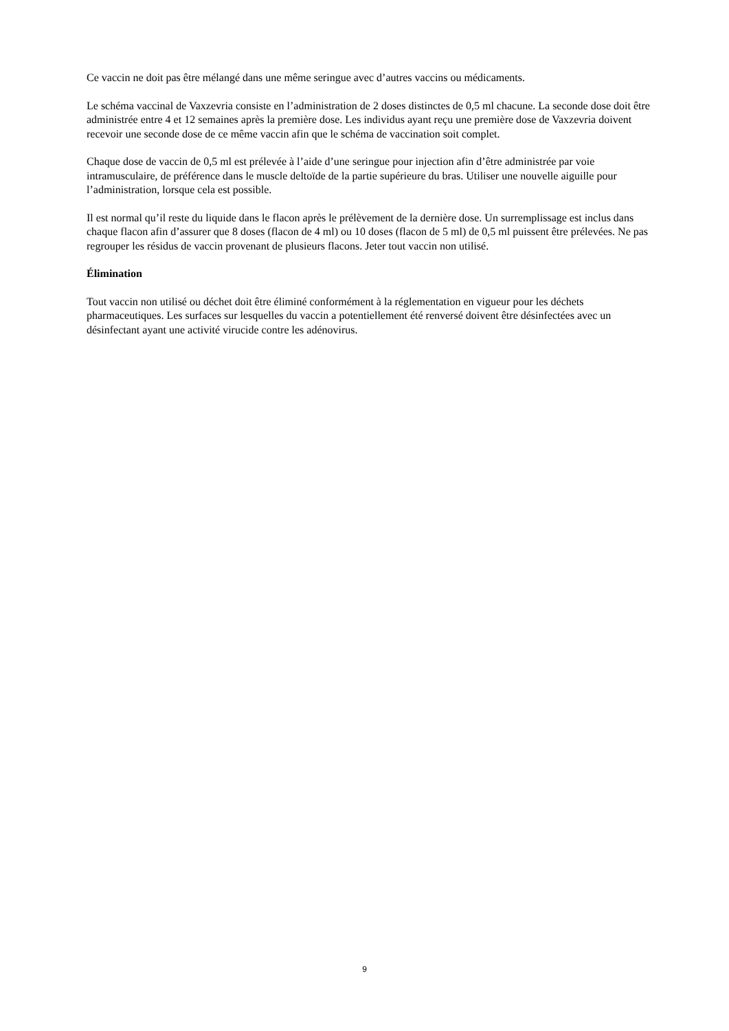Ce vaccin ne doit pas être mélangé dans une même seringue avec d’autres vaccins ou médicaments.
Le schéma vaccinal de Vaxzevria consiste en l’administration de 2 doses distinctes de 0,5 ml chacune. La seconde dose doit être administrée entre 4 et 12 semaines après la première dose. Les individus ayant reçu une première dose de Vaxzevria doivent recevoir une seconde dose de ce même vaccin afin que le schéma de vaccination soit complet.
Chaque dose de vaccin de 0,5 ml est prélevée à l’aide d’une seringue pour injection afin d’être administrée par voie intramusculaire, de préférence dans le muscle deltoïde de la partie supérieure du bras. Utiliser une nouvelle aiguille pour l’administration, lorsque cela est possible.
Il est normal qu’il reste du liquide dans le flacon après le prélèvement de la dernière dose. Un surremplissage est inclus dans chaque flacon afin d’assurer que 8 doses (flacon de 4 ml) ou 10 doses (flacon de 5 ml) de 0,5 ml puissent être prélevées. Ne pas regrouper les résidus de vaccin provenant de plusieurs flacons. Jeter tout vaccin non utilisé.
Élimination
Tout vaccin non utilisé ou déchet doit être éliminé conformément à la réglementation en vigueur pour les déchets pharmaceutiques. Les surfaces sur lesquelles du vaccin a potentiellement été renversé doivent être désinfectées avec un désinfectant ayant une activité virucide contre les adénovirus.
9